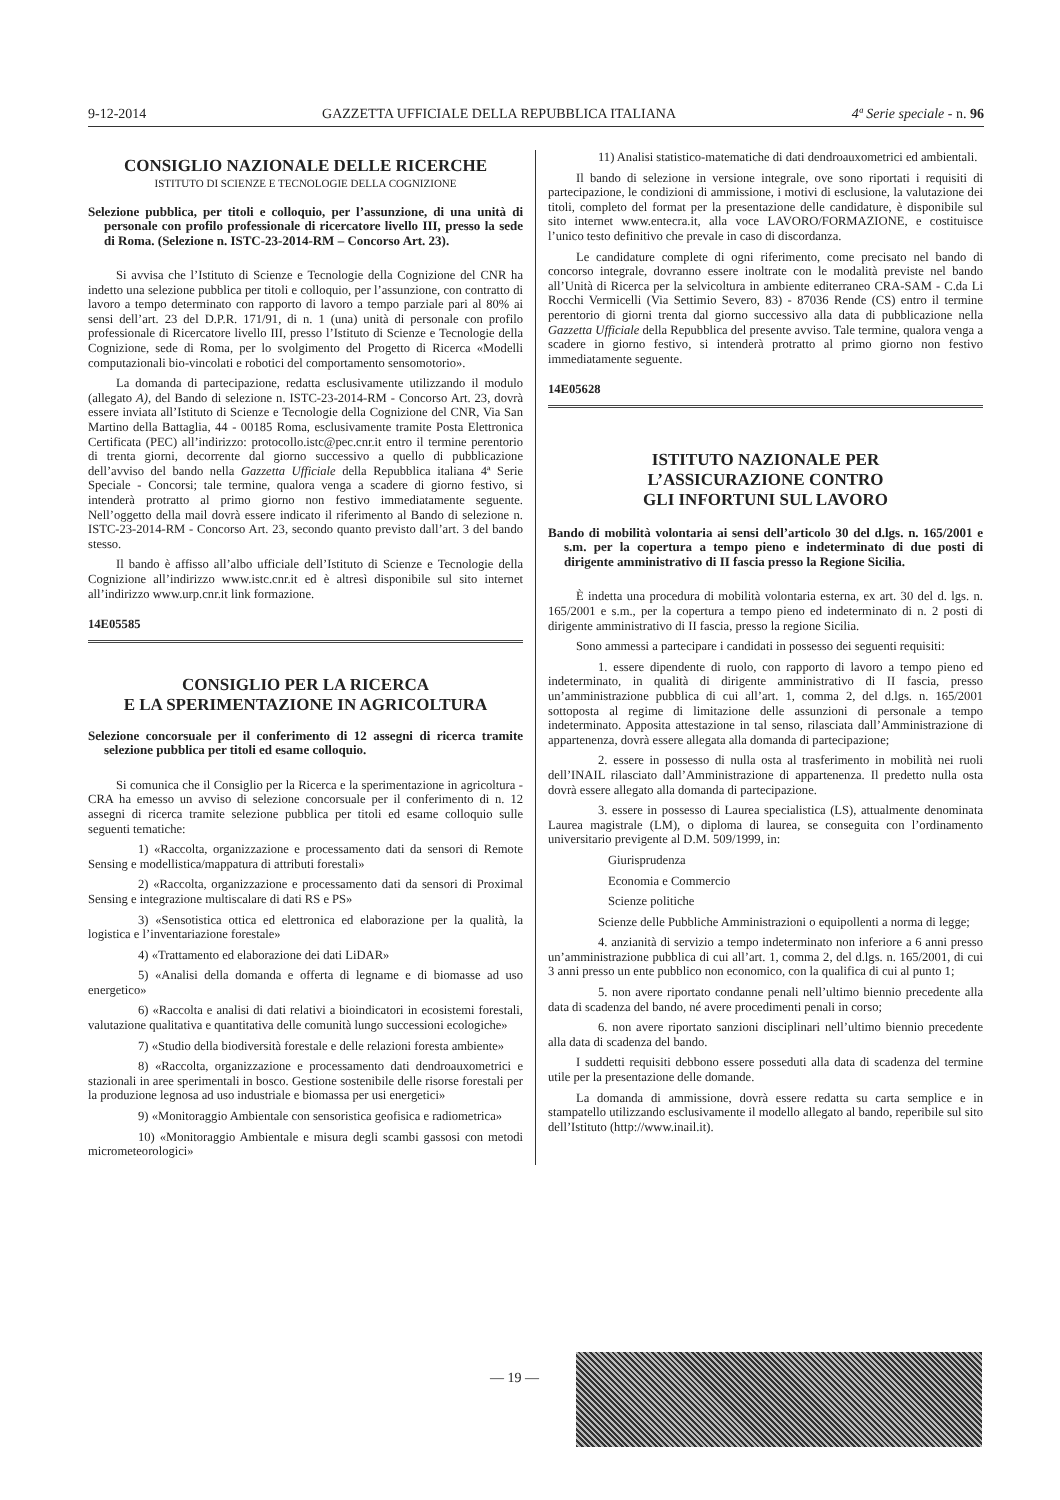9-12-2014 GAZZETTA UFFICIALE DELLA REPUBBLICA ITALIANA 4ª Serie speciale - n. 96
CONSIGLIO NAZIONALE DELLE RICERCHE
ISTITUTO DI SCIENZE E TECNOLOGIE DELLA COGNIZIONE
Selezione pubblica, per titoli e colloquio, per l’assunzione, di una unità di personale con profilo professionale di ricercatore livello III, presso la sede di Roma. (Selezione n. ISTC-23-2014-RM – Concorso Art. 23).
Si avvisa che l’Istituto di Scienze e Tecnologie della Cognizione del CNR ha indetto una selezione pubblica per titoli e colloquio, per l’assunzione, con contratto di lavoro a tempo determinato con rapporto di lavoro a tempo parziale pari al 80% ai sensi dell’art. 23 del D.P.R. 171/91, di n. 1 (una) unità di personale con profilo professionale di Ricercatore livello III, presso l’Istituto di Scienze e Tecnologie della Cognizione, sede di Roma, per lo svolgimento del Progetto di Ricerca «Modelli computazionali bio-vincolati e robotici del comportamento sensomotorio».
La domanda di partecipazione, redatta esclusivamente utilizzando il modulo (allegato A), del Bando di selezione n. ISTC-23-2014-RM - Concorso Art. 23, dovrà essere inviata all’Istituto di Scienze e Tecnologie della Cognizione del CNR, Via San Martino della Battaglia, 44 - 00185 Roma, esclusivamente tramite Posta Elettronica Certificata (PEC) all’indirizzo: protocollo.istc@pec.cnr.it entro il termine perentorio di trenta giorni, decorrente dal giorno successivo a quello di pubblicazione dell’avviso del bando nella Gazzetta Ufficiale della Repubblica italiana 4ª Serie Speciale - Concorsi; tale termine, qualora venga a scadere di giorno festivo, si intenderà protratto al primo giorno non festivo immediatamente seguente. Nell’oggetto della mail dovrà essere indicato il riferimento al Bando di selezione n. ISTC-23-2014-RM - Concorso Art. 23, secondo quanto previsto dall’art. 3 del bando stesso.
Il bando è affisso all’albo ufficiale dell’Istituto di Scienze e Tecnologie della Cognizione all’indirizzo www.istc.cnr.it ed è altresì disponibile sul sito internet all’indirizzo www.urp.cnr.it link formazione.
14E05585
CONSIGLIO PER LA RICERCA
E LA SPERIMENTAZIONE IN AGRICOLTURA
Selezione concorsuale per il conferimento di 12 assegni di ricerca tramite selezione pubblica per titoli ed esame colloquio.
Si comunica che il Consiglio per la Ricerca e la sperimentazione in agricoltura - CRA ha emesso un avviso di selezione concorsuale per il conferimento di n. 12 assegni di ricerca tramite selezione pubblica per titoli ed esame colloquio sulle seguenti tematiche:
1) «Raccolta, organizzazione e processamento dati da sensori di Remote Sensing e modellistica/mappatura di attributi forestali»
2) «Raccolta, organizzazione e processamento dati da sensori di Proximal Sensing e integrazione multiscalare di dati RS e PS»
3) «Sensotistica ottica ed elettronica ed elaborazione per la qualità, la logistica e l’inventariazione forestale»
4) «Trattamento ed elaborazione dei dati LiDAR»
5) «Analisi della domanda e offerta di legname e di biomasse ad uso energetico»
6) «Raccolta e analisi di dati relativi a bioindicatori in ecosistemi forestali, valutazione qualitativa e quantitativa delle comunità lungo successioni ecologiche»
7) «Studio della biodiversità forestale e delle relazioni foresta ambiente»
8) «Raccolta, organizzazione e processamento dati dendroauxometrici e stazionali in aree sperimentali in bosco. Gestione sostenibile delle risorse forestali per la produzione legnosa ad uso industriale e biomassa per usi energetici»
9) «Monitoraggio Ambientale con sensoristica geofisica e radiometrica»
10) «Monitoraggio Ambientale e misura degli scambi gassosi con metodi micrometeorologici»
11) Analisi statistico-matematiche di dati dendroauxometrici ed ambientali.
Il bando di selezione in versione integrale, ove sono riportati i requisiti di partecipazione, le condizioni di ammissione, i motivi di esclusione, la valutazione dei titoli, completo del format per la presentazione delle candidature, è disponibile sul sito internet www.entecra.it, alla voce LAVORO/FORMAZIONE, e costituisce l’unico testo definitivo che prevale in caso di discordanza.
Le candidature complete di ogni riferimento, come precisato nel bando di concorso integrale, dovranno essere inoltrate con le modalità previste nel bando all’Unità di Ricerca per la selvicoltura in ambiente editerraneo CRA-SAM - C.da Li Rocchi Vermicelli (Via Settimio Severo, 83) - 87036 Rende (CS) entro il termine perentorio di giorni trenta dal giorno successivo alla data di pubblicazione nella Gazzetta Ufficiale della Repubblica del presente avviso. Tale termine, qualora venga a scadere in giorno festivo, si intenderà protratto al primo giorno non festivo immediatamente seguente.
14E05628
ISTITUTO NAZIONALE PER
L’ASSICURAZIONE CONTRO
GLI INFORTUNI SUL LAVORO
Bando di mobilità volontaria ai sensi dell’articolo 30 del d.lgs. n. 165/2001 e s.m. per la copertura a tempo pieno e indeterminato di due posti di dirigente amministrativo di II fascia presso la Regione Sicilia.
È indetta una procedura di mobilità volontaria esterna, ex art. 30 del d. lgs. n. 165/2001 e s.m., per la copertura a tempo pieno ed indeterminato di n. 2 posti di dirigente amministrativo di II fascia, presso la regione Sicilia.
Sono ammessi a partecipare i candidati in possesso dei seguenti requisiti:
1. essere dipendente di ruolo, con rapporto di lavoro a tempo pieno ed indeterminato, in qualità di dirigente amministrativo di II fascia, presso un’amministrazione pubblica di cui all’art. 1, comma 2, del d.lgs. n. 165/2001 sottoposta al regime di limitazione delle assunzioni di personale a tempo indeterminato. Apposita attestazione in tal senso, rilasciata dall’Amministrazione di appartenenza, dovrà essere allegata alla domanda di partecipazione;
2. essere in possesso di nulla osta al trasferimento in mobilità nei ruoli dell’INAIL rilasciato dall’Amministrazione di appartenenza. Il predetto nulla osta dovrà essere allegato alla domanda di partecipazione.
3. essere in possesso di Laurea specialistica (LS), attualmente denominata Laurea magistrale (LM), o diploma di laurea, se conseguita con l’ordinamento universitario previgente al D.M. 509/1999, in:
Giurisprudenza
Economia e Commercio
Scienze politiche
Scienze delle Pubbliche Amministrazioni o equipollenti a norma di legge;
4. anzianità di servizio a tempo indeterminato non inferiore a 6 anni presso un’amministrazione pubblica di cui all’art. 1, comma 2, del d.lgs. n. 165/2001, di cui 3 anni presso un ente pubblico non economico, con la qualifica di cui al punto 1;
5. non avere riportato condanne penali nell’ultimo biennio precedente alla data di scadenza del bando, né avere procedimenti penali in corso;
6. non avere riportato sanzioni disciplinari nell’ultimo biennio precedente alla data di scadenza del bando.
I suddetti requisiti debbono essere posseduti alla data di scadenza del termine utile per la presentazione delle domande.
La domanda di ammissione, dovrà essere redatta su carta semplice e in stampatello utilizzando esclusivamente il modello allegato al bando, reperibile sul sito dell’Istituto (http://www.inail.it).
— 19 —